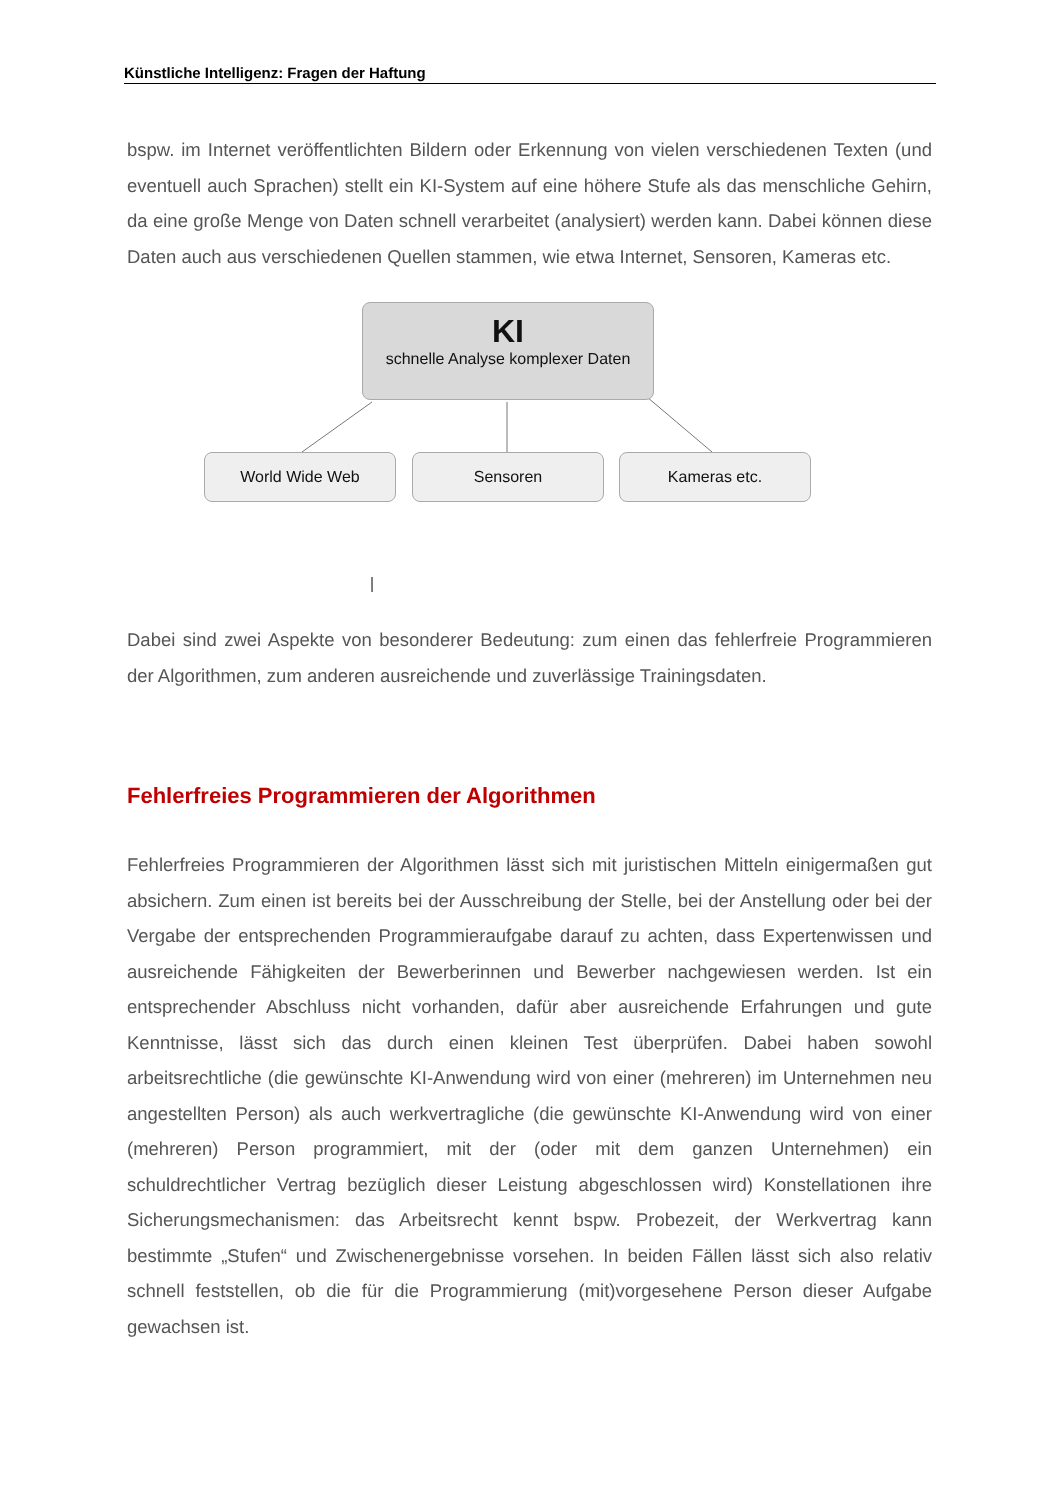Künstliche Intelligenz: Fragen der Haftung
bspw. im Internet veröffentlichten Bildern oder Erkennung von vielen verschiedenen Texten (und eventuell auch Sprachen) stellt ein KI-System auf eine höhere Stufe als das menschliche Gehirn, da eine große Menge von Daten schnell verarbeitet (analysiert) werden kann. Dabei können diese Daten auch aus verschiedenen Quellen stammen, wie etwa Internet, Sensoren, Kameras etc.
KI
schnelle Analyse komplexer Daten
World Wide Web Sensoren Kameras etc.
Dabei sind zwei Aspekte von besonderer Bedeutung: zum einen das fehlerfreie Programmieren der Algorithmen, zum anderen ausreichende und zuverlässige Trainingsdaten.
Fehlerfreies Programmieren der Algorithmen
Fehlerfreies Programmieren der Algorithmen lässt sich mit juristischen Mitteln einigermaßen gut absichern. Zum einen ist bereits bei der Ausschreibung der Stelle, bei der Anstellung oder bei der Vergabe der entsprechenden Programmieraufgabe darauf zu achten, dass Expertenwissen und ausreichende Fähigkeiten der Bewerberinnen und Bewerber nachgewiesen werden. Ist ein entsprechender Abschluss nicht vorhanden, dafür aber ausreichende Erfahrungen und gute Kenntnisse, lässt sich das durch einen kleinen Test überprüfen. Dabei haben sowohl arbeitsrechtliche (die gewünschte KI-Anwendung wird von einer (mehreren) im Unternehmen neu angestellten Person) als auch werkvertragliche (die gewünschte KI-Anwendung wird von einer (mehreren) Person programmiert, mit der (oder mit dem ganzen Unternehmen) ein schuldrechtlicher Vertrag bezüglich dieser Leistung abgeschlossen wird) Konstellationen ihre Sicherungsmechanismen: das Arbeitsrecht kennt bspw. Probezeit, der Werkvertrag kann bestimmte „Stufen“ und Zwischenergebnisse vorsehen. In beiden Fällen lässt sich also relativ schnell feststellen, ob die für die Programmierung (mit)vorgesehene Person dieser Aufgabe gewachsen ist.